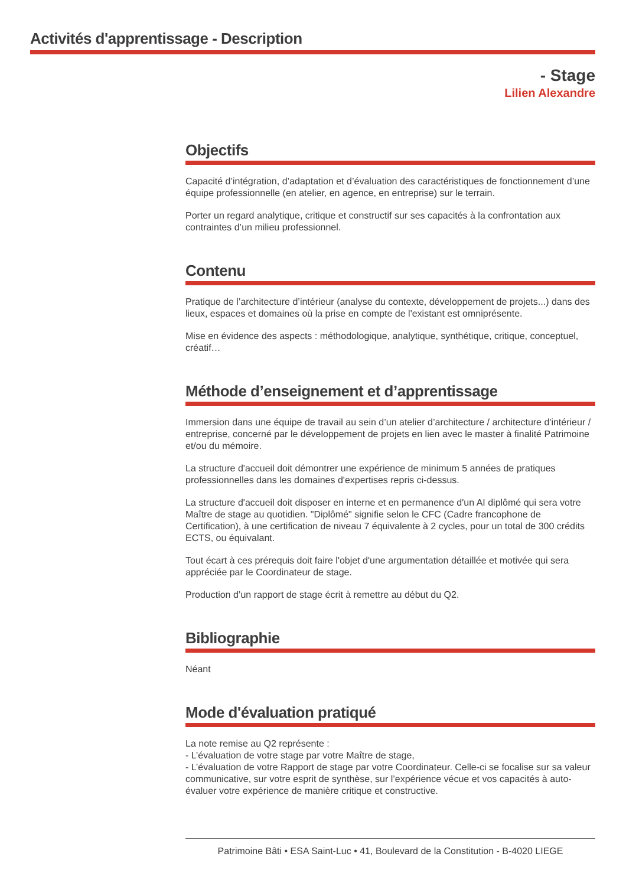Activités d'apprentissage - Description
- Stage
Lilien Alexandre
Objectifs
Capacité d’intégration, d’adaptation et d’évaluation des caractéristiques de fonctionnement d’une équipe professionnelle (en atelier, en agence, en entreprise) sur le terrain.
Porter un regard analytique, critique et constructif sur ses capacités à la confrontation aux contraintes d’un milieu professionnel.
Contenu
Pratique de l’architecture d’intérieur (analyse du contexte, développement de projets...) dans des lieux, espaces et domaines où la prise en compte de l'existant est omniprésente.
Mise en évidence des aspects : méthodologique, analytique, synthétique, critique, conceptuel, créatif…
Méthode d’enseignement et d’apprentissage
Immersion dans une équipe de travail au sein d’un atelier d’architecture / architecture d'intérieur / entreprise, concerné par le développement de projets en lien avec le master à finalité Patrimoine et/ou du mémoire.
La structure d'accueil doit démontrer une expérience de minimum 5 années de pratiques professionnelles dans les domaines d'expertises repris ci-dessus.
La structure d'accueil doit disposer en interne et en permanence d'un AI diplômé qui sera votre Maître de stage au quotidien. "Diplômé" signifie selon le CFC (Cadre francophone de Certification), à une certification de niveau 7 équivalente à 2 cycles, pour un total de 300 crédits ECTS, ou équivalant.
Tout écart à ces prérequis doit faire l'objet d'une argumentation détaillée et motivée qui sera appréciée par le Coordinateur de stage.
Production d’un rapport de stage écrit à remettre au début du Q2.
Bibliographie
Néant
Mode d'évaluation pratiqué
La note remise au Q2 représente :
- L’évaluation de votre stage par votre Maître de stage,
- L’évaluation de votre Rapport de stage par votre Coordinateur. Celle-ci se focalise sur sa valeur communicative, sur votre esprit de synthèse, sur l’expérience vécue et vos capacités à auto-évaluer votre expérience de manière critique et constructive.
Patrimoine Bâti • ESA Saint-Luc • 41, Boulevard de la Constitution - B-4020 LIEGE